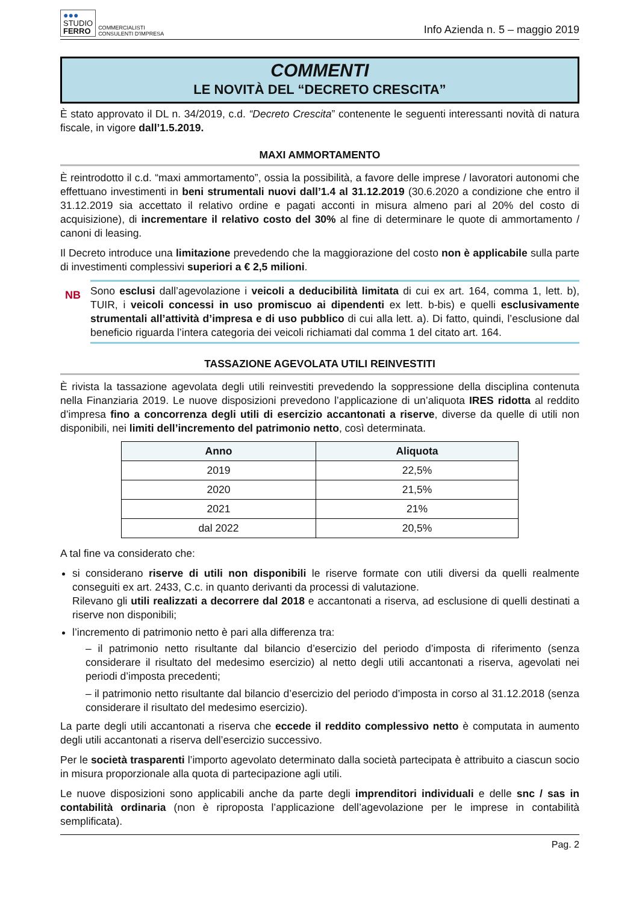●●●
STUDIO
FERRO
COMMERCIALISTI
CONSULENTI D'IMPRESA
Info Azienda n. 5 – maggio 2019
COMMENTI
LE NOVITÀ DEL “DECRETO CRESCITA”
È stato approvato il DL n. 34/2019, c.d. “Decreto Crescita” contenente le seguenti interessanti novità di natura fiscale, in vigore dall’1.5.2019.
MAXI AMMORTAMENTO
È reintrodotto il c.d. “maxi ammortamento”, ossia la possibilità, a favore delle imprese / lavoratori autonomi che effettuano investimenti in beni strumentali nuovi dall’1.4 al 31.12.2019 (30.6.2020 a condizione che entro il 31.12.2019 sia accettato il relativo ordine e pagati acconti in misura almeno pari al 20% del costo di acquisizione), di incrementare il relativo costo del 30% al fine di determinare le quote di ammortamento / canoni di leasing.
Il Decreto introduce una limitazione prevedendo che la maggiorazione del costo non è applicabile sulla parte di investimenti complessivi superiori a € 2,5 milioni.
NB
Sono esclusi dall’agevolazione i veicoli a deducibilità limitata di cui ex art. 164, comma 1, lett. b), TUIR, i veicoli concessi in uso promiscuo ai dipendenti ex lett. b-bis) e quelli esclusivamente strumentali all’attività d’impresa e di uso pubblico di cui alla lett. a). Di fatto, quindi, l’esclusione dal beneficio riguarda l’intera categoria dei veicoli richiamati dal comma 1 del citato art. 164.
TASSAZIONE AGEVOLATA UTILI REINVESTITI
È rivista la tassazione agevolata degli utili reinvestiti prevedendo la soppressione della disciplina contenuta nella Finanziaria 2019. Le nuove disposizioni prevedono l’applicazione di un’aliquota IRES ridotta al reddito d’impresa fino a concorrenza degli utili di esercizio accantonati a riserve, diverse da quelle di utili non disponibili, nei limiti dell’incremento del patrimonio netto, così determinata.
| Anno | Aliquota |
| --- | --- |
| 2019 | 22,5% |
| 2020 | 21,5% |
| 2021 | 21% |
| dal 2022 | 20,5% |
A tal fine va considerato che:
si considerano riserve di utili non disponibili le riserve formate con utili diversi da quelli realmente conseguiti ex art. 2433, C.c. in quanto derivanti da processi di valutazione.
Rilevano gli utili realizzati a decorrere dal 2018 e accantonati a riserva, ad esclusione di quelli destinati a riserve non disponibili;
l’incremento di patrimonio netto è pari alla differenza tra:
– il patrimonio netto risultante dal bilancio d’esercizio del periodo d’imposta di riferimento (senza considerare il risultato del medesimo esercizio) al netto degli utili accantonati a riserva, agevolati nei periodi d’imposta precedenti;
– il patrimonio netto risultante dal bilancio d’esercizio del periodo d’imposta in corso al 31.12.2018 (senza considerare il risultato del medesimo esercizio).
La parte degli utili accantonati a riserva che eccede il reddito complessivo netto è computata in aumento degli utili accantonati a riserva dell’esercizio successivo.
Per le società trasparenti l’importo agevolato determinato dalla società partecipata è attribuito a ciascun socio in misura proporzionale alla quota di partecipazione agli utili.
Le nuove disposizioni sono applicabili anche da parte degli imprenditori individuali e delle snc / sas in contabilità ordinaria (non è riproposta l’applicazione dell’agevolazione per le imprese in contabilità semplificata).
Pag. 2